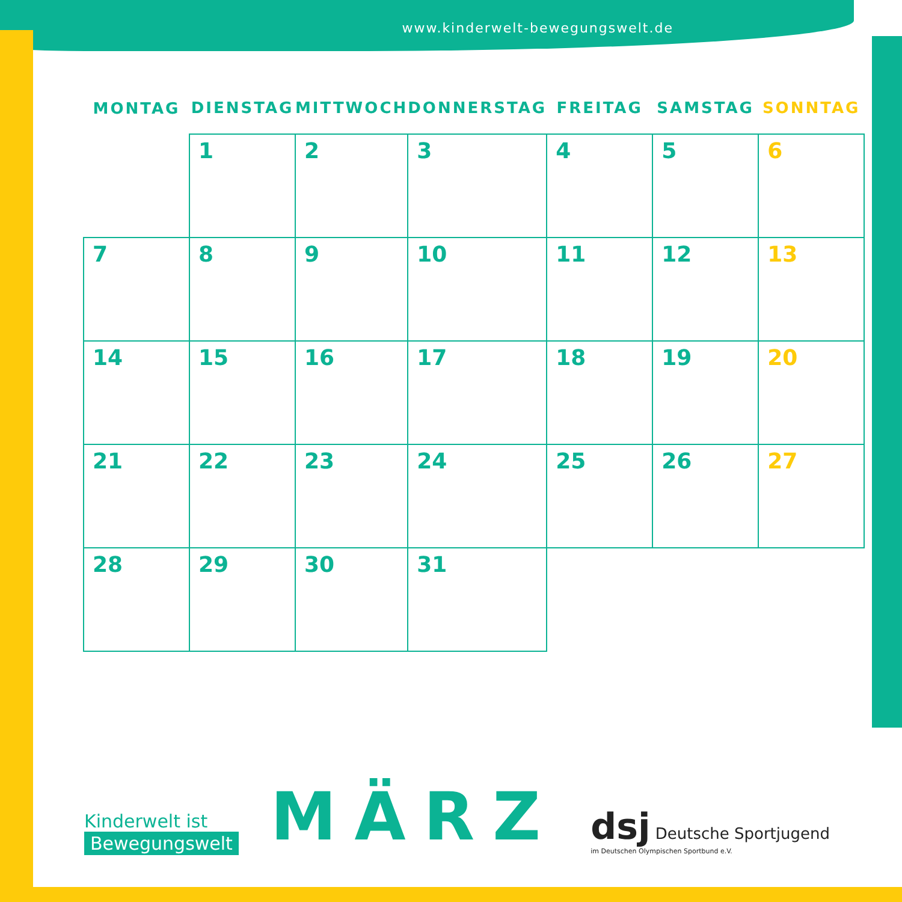www.kinderwelt-bewegungswelt.de
| MONTAG | DIENSTAG | MITTWOCH | DONNERSTAG | FREITAG | SAMSTAG | SONNTAG |
| --- | --- | --- | --- | --- | --- | --- |
| | 1 | 2 | 3 | 4 | 5 | 6 |
| 7 | 8 | 9 | 10 | 11 | 12 | 13 |
| 14 | 15 | 16 | 17 | 18 | 19 | 20 |
| 21 | 22 | 23 | 24 | 25 | 26 | 27 |
| 28 | 29 | 30 | 31 | | | |
Kinderwelt ist
Bewegungswelt
MÄRZ
dsj Deutsche Sportjugend
im Deutschen Olympischen Sportbund e.V.